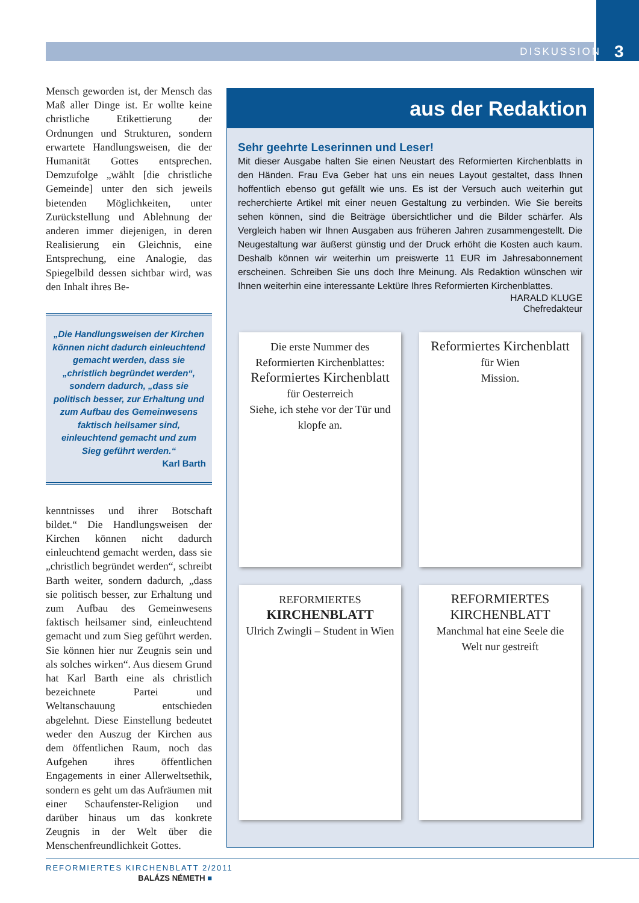DISKUSSION 3
Mensch geworden ist, der Mensch das Maß aller Dinge ist. Er wollte keine christliche Etikettierung der Ordnungen und Strukturen, sondern erwartete Handlungsweisen, die der Humanität Gottes entsprechen. Demzufolge „wählt [die christliche Gemeinde] unter den sich jeweils bietenden Möglichkeiten, unter Zurückstellung und Ablehnung der anderen immer diejenigen, in deren Realisierung ein Gleichnis, eine Entsprechung, eine Analogie, das Spiegelbild dessen sichtbar wird, was den Inhalt ihres Be-
„Die Handlungsweisen der Kirchen können nicht dadurch einleuchtend gemacht werden, dass sie „christlich begründet werden“, sondern dadurch, „dass sie politisch besser, zur Erhaltung und zum Aufbau des Gemeinwesens faktisch heilsamer sind, einleuchtend gemacht und zum Sieg geführt werden.“
Karl Barth
kenntnisses und ihrer Botschaft bildet.“ Die Handlungsweisen der Kirchen können nicht dadurch einleuchtend gemacht werden, dass sie „christlich begründet werden“, schreibt Barth weiter, sondern dadurch, „dass sie politisch besser, zur Erhaltung und zum Aufbau des Gemeinwesens faktisch heilsamer sind, einleuchtend gemacht und zum Sieg geführt werden. Sie können hier nur Zeugnis sein und als solches wirken“. Aus diesem Grund hat Karl Barth eine als christlich bezeichnete Partei und Weltanschauung entschieden abgelehnt. Diese Einstellung bedeutet weder den Auszug der Kirchen aus dem öffentlichen Raum, noch das Aufgehen ihres öffentlichen Engagements in einer Allerweltsethik, sondern es geht um das Aufräumen mit einer Schaufenster-Religion und darüber hinaus um das konkrete Zeugnis in der Welt über die Menschenfreundlichkeit Gottes.
BALÁZS NÉMETH ■
aus der Redaktion
Sehr geehrte Leserinnen und Leser!
Mit dieser Ausgabe halten Sie einen Neustart des Reformierten Kirchenblatts in den Händen. Frau Eva Geber hat uns ein neues Layout gestaltet, dass Ihnen hoffentlich ebenso gut gefällt wie uns. Es ist der Versuch auch weiterhin gut recherchierte Artikel mit einer neuen Gestaltung zu verbinden. Wie Sie bereits sehen können, sind die Beiträge übersichtlicher und die Bilder schärfer. Als Vergleich haben wir Ihnen Ausgaben aus früheren Jahren zusammengestellt. Die Neugestaltung war äußerst günstig und der Druck erhöht die Kosten auch kaum. Deshalb können wir weiterhin um preiswerte 11 EUR im Jahresabonnement erscheinen. Schreiben Sie uns doch Ihre Meinung. Als Redaktion wünschen wir Ihnen weiterhin eine interessante Lektüre Ihres Reformierten Kirchenblattes.
HARALD KLUGE
Chefredakteur
Die erste Nummer des Reformierten Kirchenblattes:
Reformiertes Kirchenblatt
für Oesterreich
Siehe, ich stehe vor der Tür und klopfe an.
Reformiertes Kirchenblatt
für Wien
Mission.
REFORMIERTES
KIRCHENBLATT
Ulrich Zwingli – Student in Wien
REFORMIERTES KIRCHENBLATT
Manchmal hat eine Seele die Welt nur gestreift
REFORMIERTES KIRCHENBLATT 2/2011